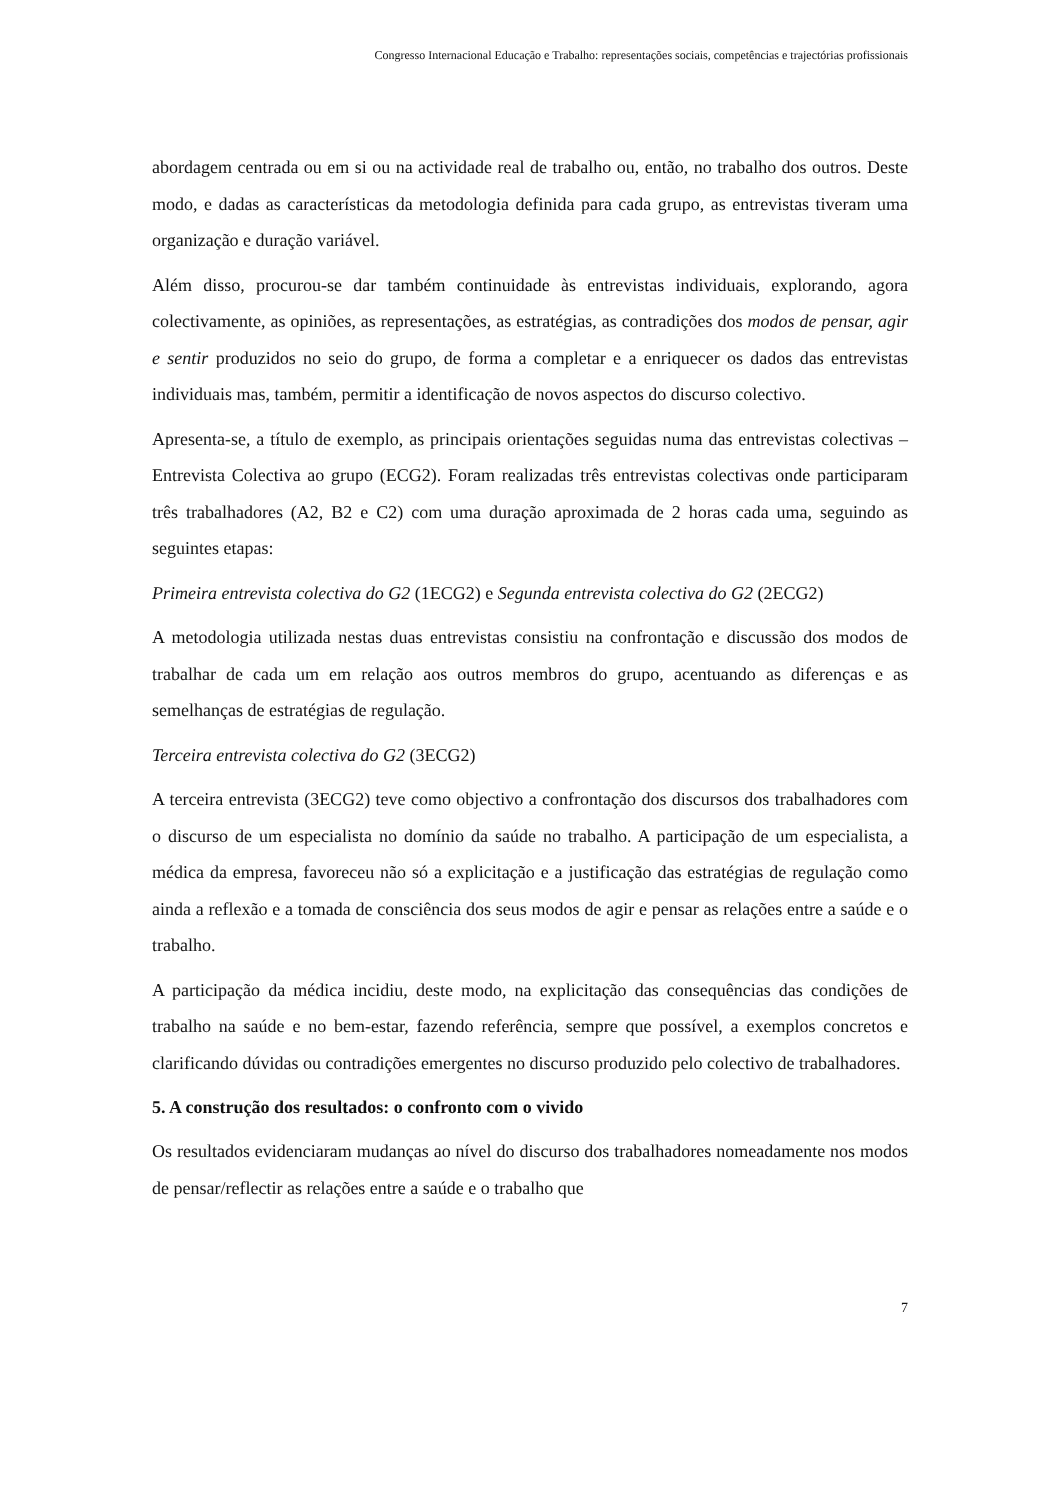Congresso Internacional Educação e Trabalho: representações sociais, competências e trajectórias profissionais
abordagem centrada ou em si ou na actividade real de trabalho ou, então, no trabalho dos outros. Deste modo, e dadas as características da metodologia definida para cada grupo, as entrevistas tiveram uma organização e duração variável.
Além disso, procurou-se dar também continuidade às entrevistas individuais, explorando, agora colectivamente, as opiniões, as representações, as estratégias, as contradições dos modos de pensar, agir e sentir produzidos no seio do grupo, de forma a completar e a enriquecer os dados das entrevistas individuais mas, também, permitir a identificação de novos aspectos do discurso colectivo.
Apresenta-se, a título de exemplo, as principais orientações seguidas numa das entrevistas colectivas – Entrevista Colectiva ao grupo (ECG2). Foram realizadas três entrevistas colectivas onde participaram três trabalhadores (A2, B2 e C2) com uma duração aproximada de 2 horas cada uma, seguindo as seguintes etapas:
Primeira entrevista colectiva do G2 (1ECG2) e Segunda entrevista colectiva do G2 (2ECG2)
A metodologia utilizada nestas duas entrevistas consistiu na confrontação e discussão dos modos de trabalhar de cada um em relação aos outros membros do grupo, acentuando as diferenças e as semelhanças de estratégias de regulação.
Terceira entrevista colectiva do G2 (3ECG2)
A terceira entrevista (3ECG2) teve como objectivo a confrontação dos discursos dos trabalhadores com o discurso de um especialista no domínio da saúde no trabalho. A participação de um especialista, a médica da empresa, favoreceu não só a explicitação e a justificação das estratégias de regulação como ainda a reflexão e a tomada de consciência dos seus modos de agir e pensar as relações entre a saúde e o trabalho.
A participação da médica incidiu, deste modo, na explicitação das consequências das condições de trabalho na saúde e no bem-estar, fazendo referência, sempre que possível, a exemplos concretos e clarificando dúvidas ou contradições emergentes no discurso produzido pelo colectivo de trabalhadores.
5. A construção dos resultados: o confronto com o vivido
Os resultados evidenciaram mudanças ao nível do discurso dos trabalhadores nomeadamente nos modos de pensar/reflectir as relações entre a saúde e o trabalho que
7